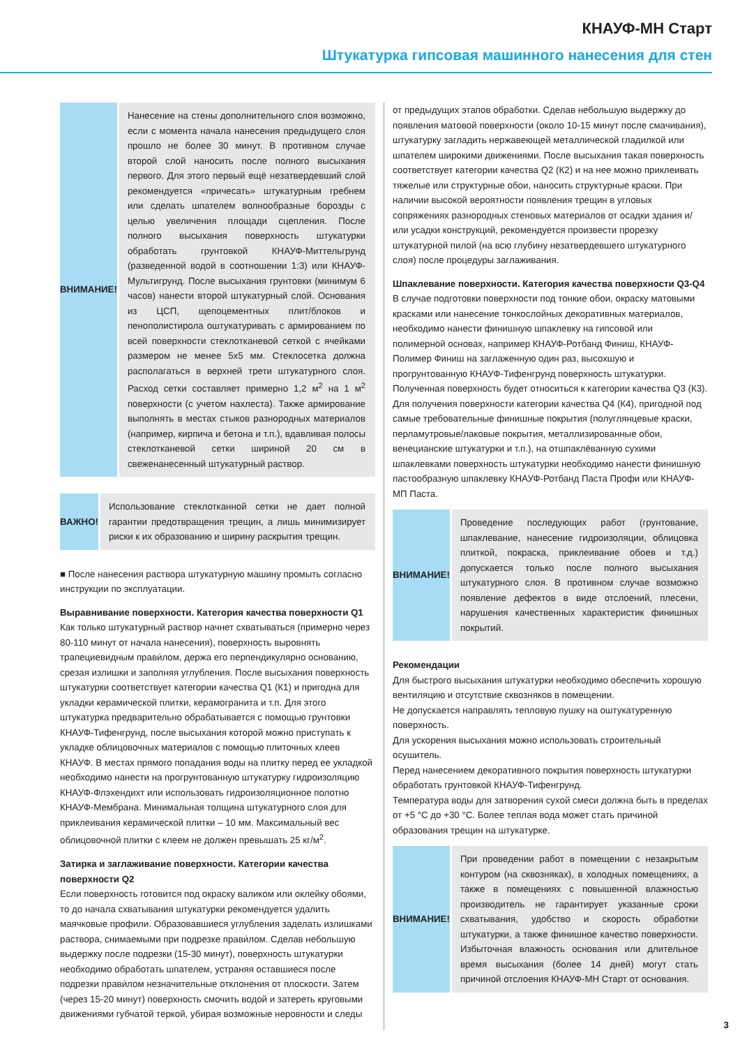КНАУФ-МН Старт
Штукатурка гипсовая машинного нанесения для стен
ВНИМАНИЕ!
Нанесение на стены дополнительного слоя возможно, если с момента начала нанесения предыдущего слоя прошло не более 30 минут. В противном случае второй слой наносить после полного высыхания первого. Для этого первый ещё незатвердевший слой рекомендуется «причесать» штукатурным гребнем или сделать шпателем волнообразные борозды с целью увеличения площади сцепления. После полного высыхания поверхность штукатурки обработать грунтовкой КНАУФ-Миттельгрунд (разведенной водой в соотношении 1:3) или КНАУФ-Мультигрунд. После высыхания грунтовки (минимум 6 часов) нанести второй штукатурный слой. Основания из ЦСП, щепоцементных плит/блоков и пенополистирола оштукатуривать с армированием по всей поверхности стеклотканевой сеткой с ячейками размером не менее 5х5 мм. Стеклосетка должна располагаться в верхней трети штукатурного слоя. Расход сетки составляет примерно 1,2 м<sup>2</sup> на 1 м<sup>2</sup> поверхности (с учетом нахлеста). Также армирование выполнять в местах стыков разнородных материалов (например, кирпича и бетона и т.п.), вдавливая полосы стеклотканевой сетки шириной 20 см в свеженанесенный штукатурный раствор.
ВАЖНО!
Использование стеклотканной сетки не дает полной гарантии предотвращения трещин, а лишь минимизирует риски к их образованию и ширину раскрытия трещин.
■ После нанесения раствора штукатурную машину промыть согласно инструкции по эксплуатации.
Выравнивание поверхности. Категория качества поверхности Q1
Как только штукатурный раствор начнет схватываться (примерно через 80-110 минут от начала нанесения), поверхность выровнять трапециевидным прави́лом, держа его перпендикулярно основанию, срезая излишки и заполняя углубления. После высыхания поверхность штукатурки соответствует категории качества Q1 (К1) и пригодна для укладки керамической плитки, керамогранита и т.п. Для этого штукатурка предварительно обрабатывается с помощью грунтовки КНАУФ-Тифенгрунд, после высыхания которой можно приступать к укладке облицовочных материалов с помощью плиточных клеев КНАУФ. В местах прямого попадания воды на плитку перед ее укладкой необходимо нанести на прогрунтованную штукатурку гидроизоляцию КНАУФ-Флэхендихт или использовать гидроизоляционное полотно КНАУФ-Мембрана. Минимальная толщина штукатурного слоя для приклеивания керамической плитки – 10 мм. Максимальный вес облицовочной плитки с клеем не должен превышать 25 кг/м<sup>2</sup>.
Затирка и заглаживание поверхности. Категории качества поверхности Q2
Если поверхность готовится под окраску валиком или оклейку обоями, то до начала схватывания штукатурки рекомендуется удалить маячковые профили. Образовавшиеся углубления заделать излишками раствора, снимаемыми при подрезке прави́лом. Сделав небольшую выдержку после подрезки (15-30 минут), поверхность штукатурки необходимо обработать шпателем, устраняя оставшиеся после подрезки прави́лом незначительные отклонения от плоскости. Затем (через 15-20 минут) поверхность смочить водой и затереть круговыми движениями губчатой теркой, убирая возможные неровности и следы
от предыдущих этапов обработки. Сделав небольшую выдержку до появления матовой поверхности (около 10-15 минут после смачивания), штукатурку загладить нержавеющей металлической гладилкой или шпателем широкими движениями. После высыхания такая поверхность соответствует категории качества Q2 (К2) и на нее можно приклеивать тяжелые или структурные обои, наносить структурные краски. При наличии высокой вероятности появления трещин в угловых сопряжениях разнородных стеновых материалов от осадки здания и/или усадки конструкций, рекомендуется произвести прорезку штукатурной пилой (на всю глубину незатвердевшего штукатурного слоя) после процедуры заглаживания.
Шпаклевание поверхности. Категория качества поверхности Q3-Q4
В случае подготовки поверхности под тонкие обои, окраску матовыми красками или нанесение тонкослойных декоративных материалов, необходимо нанести финишную шпаклевку на гипсовой или полимерной основах, например КНАУФ-Ротбанд Финиш, КНАУФ-Полимер Финиш на заглаженную один раз, высохшую и прогрунтованную КНАУФ-Тифенгрунд поверхность штукатурки. Полученная поверхность будет относиться к категории качества Q3 (К3). Для получения поверхности категории качества Q4 (К4), пригодной под самые требовательные финишные покрытия (полуглянцевые краски, перламутровые/лаковые покрытия, металлизированные обои, венецианские штукатурки и т.п.), на отшпаклёванную сухими шпаклевками поверхность штукатурки необходимо нанести финишную пастообразную шпаклевку КНАУФ-Ротбанд Паста Профи или КНАУФ-МП Паста.
ВНИМАНИЕ!
Проведение последующих работ (грунтование, шпаклевание, нанесение гидроизоляции, облицовка плиткой, покраска, приклеивание обоев и т.д.) допускается только после полного высыхания штукатурного слоя. В противном случае возможно появление дефектов в виде отслоений, плесени, нарушения качественных характеристик финишных покрытий.
Рекомендации
Для быстрого высыхания штукатурки необходимо обеспечить хорошую вентиляцию и отсутствие сквозняков в помещении.
Не допускается направлять тепловую пушку на оштукатуренную поверхность.
Для ускорения высыхания можно использовать строительный осушитель.
Перед нанесением декоративного покрытия поверхность штукатурки обработать грунтовкой КНАУФ-Тифенгрунд.
Температура воды для затворения сухой смеси должна быть в пределах от +5 °С до +30 °С. Более теплая вода может стать причиной образования трещин на штукатурке.
ВНИМАНИЕ!
При проведении работ в помещении с незакрытым контуром (на сквозняках), в холодных помещениях, а также в помещениях с повышенной влажностью производитель не гарантирует указанные сроки схватывания, удобство и скорость обработки штукатурки, а также финишное качество поверхности. Избыточная влажность основания или длительное время высыхания (более 14 дней) могут стать причиной отслоения КНАУФ-МН Старт от основания.
3